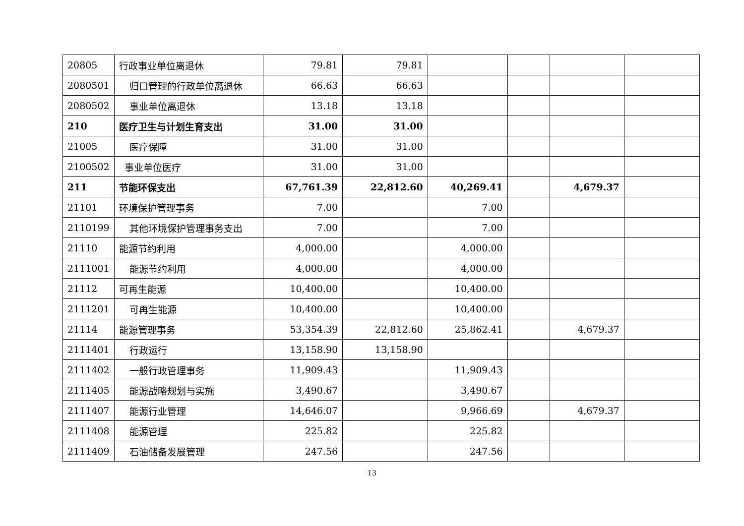| 20805 | 行政事业单位离退休 | 79.81 | 79.81 | | | | |
| 2080501 | 归口管理的行政单位离退休 | 66.63 | 66.63 | | | | |
| 2080502 | 事业单位离退休 | 13.18 | 13.18 | | | | |
| 210 | 医疗卫生与计划生育支出 | 31.00 | 31.00 | | | | |
| 21005 | 医疗保障 | 31.00 | 31.00 | | | | |
| 2100502 | 事业单位医疗 | 31.00 | 31.00 | | | | |
| 211 | 节能环保支出 | 67,761.39 | 22,812.60 | 40,269.41 | | 4,679.37 | |
| 21101 | 环境保护管理事务 | 7.00 | | 7.00 | | | |
| 2110199 | 其他环境保护管理事务支出 | 7.00 | | 7.00 | | | |
| 21110 | 能源节约利用 | 4,000.00 | | 4,000.00 | | | |
| 2111001 | 能源节约利用 | 4,000.00 | | 4,000.00 | | | |
| 21112 | 可再生能源 | 10,400.00 | | 10,400.00 | | | |
| 2111201 | 可再生能源 | 10,400.00 | | 10,400.00 | | | |
| 21114 | 能源管理事务 | 53,354.39 | 22,812.60 | 25,862.41 | | 4,679.37 | |
| 2111401 | 行政运行 | 13,158.90 | 13,158.90 | | | | |
| 2111402 | 一般行政管理事务 | 11,909.43 | | 11,909.43 | | | |
| 2111405 | 能源战略规划与实施 | 3,490.67 | | 3,490.67 | | | |
| 2111407 | 能源行业管理 | 14,646.07 | | 9,966.69 | | 4,679.37 | |
| 2111408 | 能源管理 | 225.82 | | 225.82 | | | |
| 2111409 | 石油储备发展管理 | 247.56 | | 247.56 | | | |
13